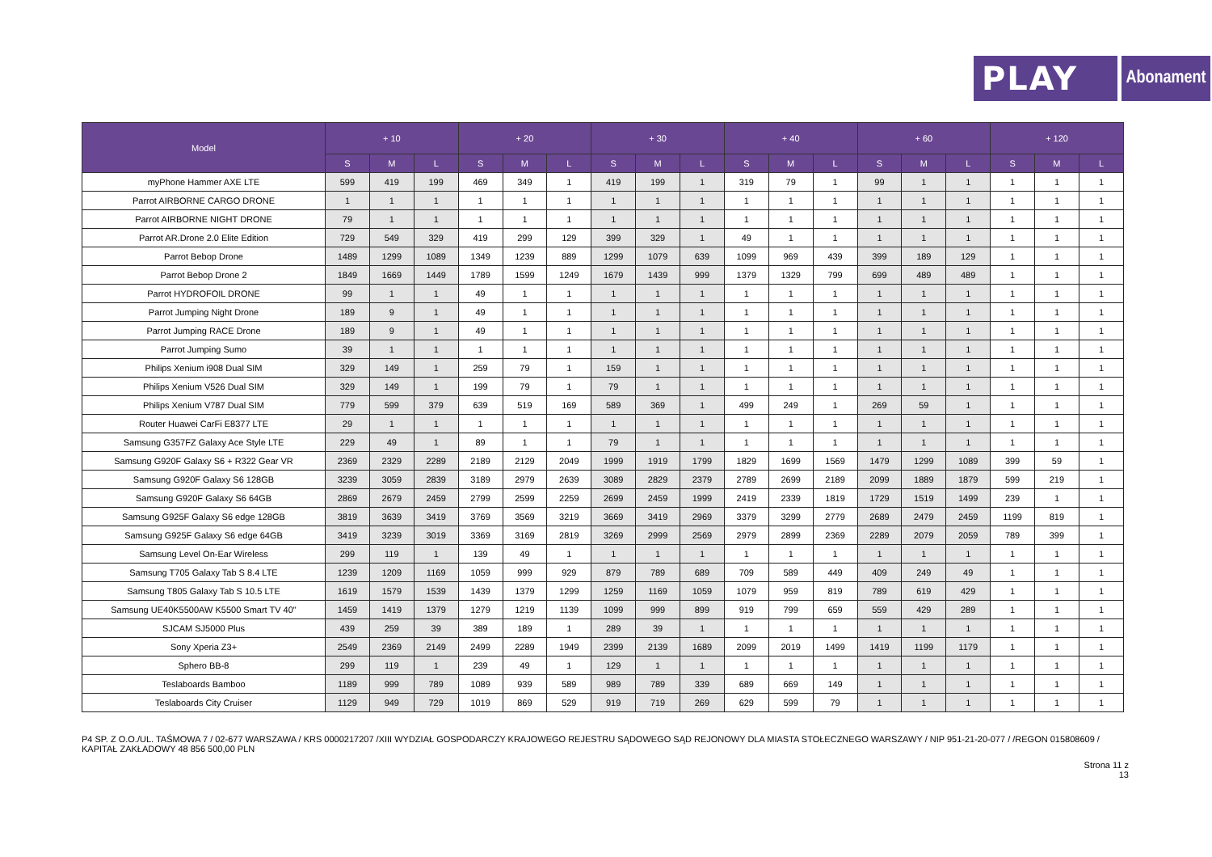PLAY
Abonament
| Model | + 10 | | | + 20 | | | + 30 | | | + 40 | | | + 60 | | | + 120 | | |
| --- | --- | --- | --- | --- | --- | --- | --- | --- | --- | --- | --- | --- | --- | --- | --- | --- | --- | --- |
| | S | M | L | S | M | L | S | M | L | S | M | L | S | M | L | S | M | L |
| myPhone Hammer AXE LTE | 599 | 419 | 199 | 469 | 349 | 1 | 419 | 199 | 1 | 319 | 79 | 1 | 99 | 1 | 1 | 1 | 1 | 1 |
| Parrot AIRBORNE CARGO DRONE | 1 | 1 | 1 | 1 | 1 | 1 | 1 | 1 | 1 | 1 | 1 | 1 | 1 | 1 | 1 | 1 | 1 | 1 |
| Parrot AIRBORNE NIGHT DRONE | 79 | 1 | 1 | 1 | 1 | 1 | 1 | 1 | 1 | 1 | 1 | 1 | 1 | 1 | 1 | 1 | 1 | 1 |
| Parrot AR.Drone 2.0 Elite Edition | 729 | 549 | 329 | 419 | 299 | 129 | 399 | 329 | 1 | 49 | 1 | 1 | 1 | 1 | 1 | 1 | 1 | 1 |
| Parrot Bebop Drone | 1489 | 1299 | 1089 | 1349 | 1239 | 889 | 1299 | 1079 | 639 | 1099 | 969 | 439 | 399 | 189 | 129 | 1 | 1 | 1 |
| Parrot Bebop Drone 2 | 1849 | 1669 | 1449 | 1789 | 1599 | 1249 | 1679 | 1439 | 999 | 1379 | 1329 | 799 | 699 | 489 | 489 | 1 | 1 | 1 |
| Parrot HYDROFOIL DRONE | 99 | 1 | 1 | 49 | 1 | 1 | 1 | 1 | 1 | 1 | 1 | 1 | 1 | 1 | 1 | 1 | 1 | 1 |
| Parrot Jumping Night Drone | 189 | 9 | 1 | 49 | 1 | 1 | 1 | 1 | 1 | 1 | 1 | 1 | 1 | 1 | 1 | 1 | 1 | 1 |
| Parrot Jumping RACE Drone | 189 | 9 | 1 | 49 | 1 | 1 | 1 | 1 | 1 | 1 | 1 | 1 | 1 | 1 | 1 | 1 | 1 | 1 |
| Parrot Jumping Sumo | 39 | 1 | 1 | 1 | 1 | 1 | 1 | 1 | 1 | 1 | 1 | 1 | 1 | 1 | 1 | 1 | 1 | 1 |
| Philips Xenium i908 Dual SIM | 329 | 149 | 1 | 259 | 79 | 1 | 159 | 1 | 1 | 1 | 1 | 1 | 1 | 1 | 1 | 1 | 1 | 1 |
| Philips Xenium V526 Dual SIM | 329 | 149 | 1 | 199 | 79 | 1 | 79 | 1 | 1 | 1 | 1 | 1 | 1 | 1 | 1 | 1 | 1 | 1 |
| Philips Xenium V787 Dual SIM | 779 | 599 | 379 | 639 | 519 | 169 | 589 | 369 | 1 | 499 | 249 | 1 | 269 | 59 | 1 | 1 | 1 | 1 |
| Router Huawei CarFi E8377 LTE | 29 | 1 | 1 | 1 | 1 | 1 | 1 | 1 | 1 | 1 | 1 | 1 | 1 | 1 | 1 | 1 | 1 | 1 |
| Samsung G357FZ Galaxy Ace Style LTE | 229 | 49 | 1 | 89 | 1 | 1 | 79 | 1 | 1 | 1 | 1 | 1 | 1 | 1 | 1 | 1 | 1 | 1 |
| Samsung G920F Galaxy S6 + R322 Gear VR | 2369 | 2329 | 2289 | 2189 | 2129 | 2049 | 1999 | 1919 | 1799 | 1829 | 1699 | 1569 | 1479 | 1299 | 1089 | 399 | 59 | 1 |
| Samsung G920F Galaxy S6 128GB | 3239 | 3059 | 2839 | 3189 | 2979 | 2639 | 3089 | 2829 | 2379 | 2789 | 2699 | 2189 | 2099 | 1889 | 1879 | 599 | 219 | 1 |
| Samsung G920F Galaxy S6 64GB | 2869 | 2679 | 2459 | 2799 | 2599 | 2259 | 2699 | 2459 | 1999 | 2419 | 2339 | 1819 | 1729 | 1519 | 1499 | 239 | 1 | 1 |
| Samsung G925F Galaxy S6 edge 128GB | 3819 | 3639 | 3419 | 3769 | 3569 | 3219 | 3669 | 3419 | 2969 | 3379 | 3299 | 2779 | 2689 | 2479 | 2459 | 1199 | 819 | 1 |
| Samsung G925F Galaxy S6 edge 64GB | 3419 | 3239 | 3019 | 3369 | 3169 | 2819 | 3269 | 2999 | 2569 | 2979 | 2899 | 2369 | 2289 | 2079 | 2059 | 789 | 399 | 1 |
| Samsung Level On-Ear Wireless | 299 | 119 | 1 | 139 | 49 | 1 | 1 | 1 | 1 | 1 | 1 | 1 | 1 | 1 | 1 | 1 | 1 | 1 |
| Samsung T705 Galaxy Tab S 8.4 LTE | 1239 | 1209 | 1169 | 1059 | 999 | 929 | 879 | 789 | 689 | 709 | 589 | 449 | 409 | 249 | 49 | 1 | 1 | 1 |
| Samsung T805 Galaxy Tab S 10.5 LTE | 1619 | 1579 | 1539 | 1439 | 1379 | 1299 | 1259 | 1169 | 1059 | 1079 | 959 | 819 | 789 | 619 | 429 | 1 | 1 | 1 |
| Samsung UE40K5500AW K5500 Smart TV 40" | 1459 | 1419 | 1379 | 1279 | 1219 | 1139 | 1099 | 999 | 899 | 919 | 799 | 659 | 559 | 429 | 289 | 1 | 1 | 1 |
| SJCAM SJ5000 Plus | 439 | 259 | 39 | 389 | 189 | 1 | 289 | 39 | 1 | 1 | 1 | 1 | 1 | 1 | 1 | 1 | 1 | 1 |
| Sony Xperia Z3+ | 2549 | 2369 | 2149 | 2499 | 2289 | 1949 | 2399 | 2139 | 1689 | 2099 | 2019 | 1499 | 1419 | 1199 | 1179 | 1 | 1 | 1 |
| Sphero BB-8 | 299 | 119 | 1 | 239 | 49 | 1 | 129 | 1 | 1 | 1 | 1 | 1 | 1 | 1 | 1 | 1 | 1 | 1 |
| Teslaboards Bamboo | 1189 | 999 | 789 | 1089 | 939 | 589 | 989 | 789 | 339 | 689 | 669 | 149 | 1 | 1 | 1 | 1 | 1 | 1 |
| Teslaboards City Cruiser | 1129 | 949 | 729 | 1019 | 869 | 529 | 919 | 719 | 269 | 629 | 599 | 79 | 1 | 1 | 1 | 1 | 1 | 1 |
P4 SP. Z O.O./UL. TAŚMOWA 7 / 02-677 WARSZAWA / KRS 0000217207 /XIII WYDZIAŁ GOSPODARCZY KRAJOWEGO REJESTRU SĄDOWEGO SĄD REJONOWY DLA MIASTA STOŁECZNEGO WARSZAWY / NIP 951-21-20-077 / /REGON 015808609 / KAPITAŁ ZAKŁADOWY 48 856 500,00 PLN
Strona 11 z
13